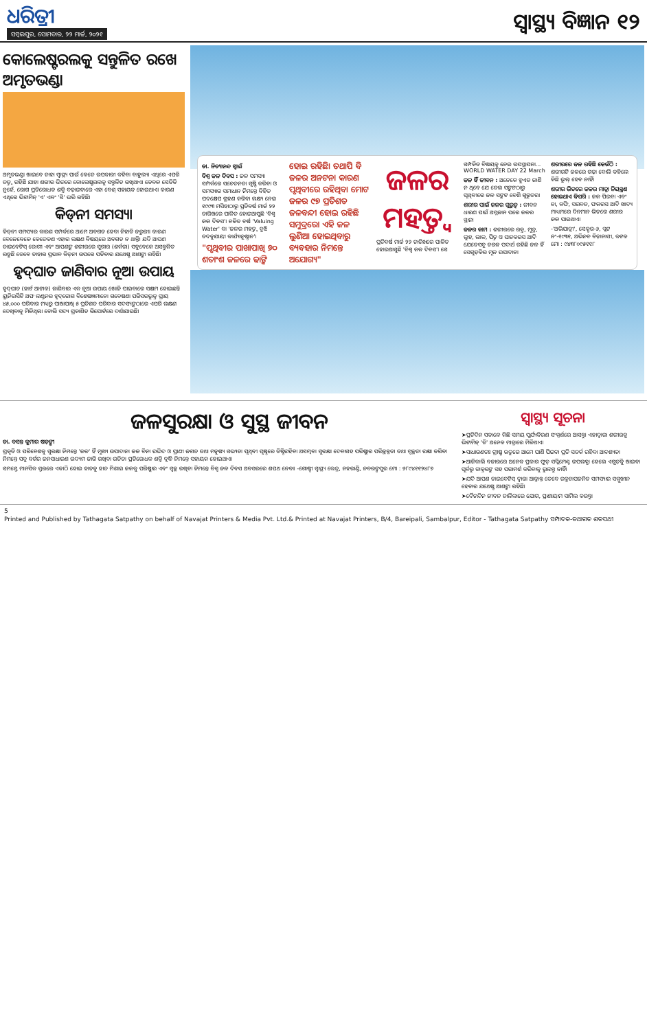ଧରିତ୍ରୀ
ସମ୍ବଲପୁର, ସୋମବାର, ୨୨ ମାର୍ଚ୍ଚ, ୨୦୨୧
ସ୍ୱାସ୍ଥ୍ୟ ବିଜ୍ଞାନ ୧୨
କୋଲେଷ୍ଟରଲକୁ ସନ୍ତୁଳିତ ରଖେ ଅମୃତଭଣ୍ଡା
ଅମୃତଭଣ୍ଡା ଖାଇବେ ତାହା ସ୍ୱାସ୍ଥ୍ୟ ପାଇଁ କେତେ ଉପକାରୀ କହିବା ବାହୁଲ୍ୟ। ଏଥିରେ ଏପରି ତତ୍ତ୍ୱ ରହିଛି ଯାହା ଶରୀର ଭିତରେ କୋଲେଷ୍ଟରଲକୁ ସନ୍ତୁଳିତ ରଖିଥାଏ। କେବଳ ସେତିକି ନୁହେଁ, ରୋଗ ପ୍ରତିରୋଧକ ଶକ୍ତି ବଢ଼ାଇବାରେ ଏହା ବେଶ୍ ସହାୟକ ହୋଇଥାଏ। କାରଣ ଏଥିରେ ଭିଟାମିନ୍ 'ଏ' ଏବଂ 'ସି' ଭରି ରହିଛି।
କିଡ୍‌ନୀ ସମସ୍ୟା
କିଡ୍‌ନୀ ସମସ୍ୟାର କାରଣ ସମ୍ପର୍କରେ ଆମେ ଅବଗତ ହେବା ନିହାତି ଜରୁରୀ। କାରଣ ବେଳେବେଳେ କେତେକଣ ଏହାର ଲକ୍ଷଣ ବିଷୟରେ ଅବଗତ ନ ଥାନ୍ତି। ଯଦି ଆପଣ ଡାଇବେଟିସ୍ ରୋଗୀ ଏବଂ ଆପଣଙ୍କ ଶରୀରରେ ସୁଗାର (ଶର୍କରା) ସବୁବେଳେ ଅସନ୍ତୁଳିତ ରହୁଛି ତେବେ ତାହାର ପ୍ରଭାବ କିଡ୍‌ନୀ ଉପରେ ପଡିବାର ଯଥେଷ୍ଟ ଆଶଙ୍କା ରହିଛି।
ହୃଦ୍‌ଘାତ ଜାଣିବାର ନୂଆ ଉପାୟ
ହୃଦ୍‌ଘାତ (ହାର୍ଟ ଆଟାକ) ଜାଣିବାର ଏକ ନୂଆ ଉପାୟ ଖୋଜି ପାଇବାରେ ସକ୍ଷମ ହୋଇଛନ୍ତି ୟୁନିଭର୍ସିଟି ଅଫ ଲଣ୍ଡନର ହୃଦ୍‌ରୋଗ ବିଶେଷଜ୍ଞମାନେ। ଗବେଷଣା ପରିସରଭୁକ୍ତ ପ୍ରାୟ ୪୫,୦୦୦ ପରିବାର ମଧ୍ୟରୁ ପାଖାପାଖି ୫ ପ୍ରତିଶତ ପରିବାର ସଦସ୍ୟଙ୍କଠାରେ ଏପରି ଲକ୍ଷଣ ଦେଖିବାକୁ ମିଳିଥିଲା ବୋଲି ସଦ୍ୟ ପ୍ରକାଶିତ ରିପୋର୍ଟରେ ଦର୍ଶାଯାଇଛି।
ଡା. ନିତ୍ୟାନନ୍ଦ ସ୍ୱାଇଁ
ବିଶ୍ୱ ଜଳ ଦିବସ : ଜଳ ସମସ୍ୟା ସମ୍ପର୍କରେ ସଚେତନତା ସୃଷ୍ଟି କରିବା ଓ ସମସ୍ୟାର ସମାଧାନ ନିମନ୍ତେ ବିହିତ ପଦକ୍ଷେପ ଗ୍ରହଣ କରିବା ଲକ୍ଷ୍ୟ ନେଇ ୧୯୯୩ ମସିହାଠାରୁ ପ୍ରତିବର୍ଷ ମାର୍ଚ୍ଚ ୨୨ ତାରିଖରେ ପାଳିତ ହୋଇଆସୁଛି 'ବିଶ୍ୱ ଜଳ ଦିବସ'। ଚଳିତ ବର୍ଷ 'Valuing Water' ବା 'ଜଳର ମହତ୍ତ୍ୱ ବୁଝି ତଦନୁଯାୟୀ କାର୍ଯ୍ୟାନୁଷ୍ଠାନ'।
"ପୃଥିବୀର ପାଖାପାଖି ୭୦ ଶତାଂଶ ଜଳରେ ଢାଙ୍କି ହୋଇ ରହିଛି। ତଥାପି ବି ଜଳର ଅନଟନ। କାରଣ ପୃଥିବୀରେ ରହିଥିବା ମୋଟ ଜଳର ୯୭ ପ୍ରତିଶତ ଜଳବନ୍ଦୀ ହୋଇ ରହିଛି ସମୁଦ୍ରରେ। ଏହି ଜଳ ଲୁଣିଆ ହୋଇଥିବାରୁ ବ୍ୟବହାର ନିମନ୍ତେ ଅଯୋଗ୍ୟ"
ଜଳର ମହତ୍ତ୍ୱ
ପ୍ରତିବର୍ଷ ମାର୍ଚ୍ଚ ୨୨ ତାରିଖରେ ପାଳିତ ହୋଇଆସୁଛି 'ବିଶ୍ୱ ଜଳ ଦିବସ'। ସେ ସମ୍ପର୍କିତ ବିଷୟକୁ ନେଇ ଉପସ୍ଥାପନା... WORLD WATER DAY 22 March
ଜଳ ହିଁ ଜୀବନ : ଅନେକେ ହୁଏତ ଜାଣି ନ ଥିବେ ଯେ ତେଲ ସଙ୍କଟଠାରୁ ପୃଥିବୀରେ ଜଳ ସଙ୍କଟ ବେଶି ଗୁରୁତର।
ଶରୀର ପାଇଁ ଜଳର ଗୁରୁତ୍ୱ : ଜୀବନ ଧାରଣ ପାଇଁ ଅମ୍ଳଜାନ ପରେ ଜଳର ସ୍ଥାନ।
ଜଳର କାମ : ଶରୀରରେ ରକ୍ତ, ମୂତ୍ର, ଲୁହ, ଲାଳ, ପିତ୍ତ ଓ ପାଚକରସ ଆଦି ଯେତେସବୁ ତରଳ ପଦାର୍ଥ ରହିଛି ଜଳ ହିଁ ସେଗୁଡ଼ିକର ମୂଳ ଉପାଦାନ।
ଶରୀରରେ ଜଳ ରହିଛି କେଉଁଠି : ଶରୀରଟି ଜଳରେ ଗଢ଼ା ବୋଲି କହିଲେ କିଛି ଭୁଲ୍ ହେବ ନାହିଁ।
ଶରୀର ଭିତରେ ଜଳର ମାତ୍ରା ନିୟନ୍ତ୍ରଣ ହୋଇଥାଏ କିପରି : ଜଳ ପିଇବା ଏବଂ ଚା, କଫି, ସରବତ, ଫଳରସ ଆଦି ଖାଦ୍ୟ ମାଧ୍ୟମରେ ଦିନମାନ ଭିତରେ ଶରୀର ଜଳ ପାଇଥାଏ।
-'ଅଭିଯାତ୍ରୀ', ସେକ୍ଟର-୬, ପ୍ଲଟ ନଂ-୧୯୩୧, ଅଭିନବ ବିଡ଼ାନାସୀ, କଟକ ମୋ : ୯୪୩୮୦୯୫୧୧୮
ଜଳସୁରକ୍ଷା ଓ ସୁସ୍ଥ ଜୀବନ
ଡା. ବସନ୍ତ କୁମାର ଷଡ଼ଙ୍ଗୀ
ପ୍ରକୃତି ଓ ପରିବେଶକୁ ସୁରକ୍ଷା ନିମନ୍ତେ 'ଜଳ' ହିଁ ମୁଖ୍ୟ ଉପାଦାନ। ଜଳ ବିନା ଉଦ୍ଭିଦ ଓ ପ୍ରାଣୀ ଜଗତ ତଥା ମନୁଷ୍ୟ ସଭ୍ୟତା ପୃଥିବୀ ପୃଷ୍ଠରେ ତିଷ୍ଠିରହିବା ଅସମ୍ଭବ। ସୁରକ୍ଷା ଦେବାସହ ପରିଷ୍କାର ପରିଚ୍ଛନ୍ନତା ତଥା ସ୍ୱଚ୍ଛତା ରକ୍ଷା କରିବା ନିମନ୍ତେ ସବୁ ବର୍ଗର ଜନସାଧାରଣ ଉଦ୍ୟମ ଜାରି ରଖିବା ଉଚିତ। ପ୍ରତିରୋଧକ ଶକ୍ତି ବୃଦ୍ଧି ନିମନ୍ତେ ସହାୟକ ହୋଇଥାଏ।
ସମସ୍ତେ ମାନସିକ ସ୍ତରରେ ଏକାଠି ହୋଇ ହାତକୁ ହାତ ମିଶାଇ ଜଳକୁ ପରିଷ୍କାର ଏବଂ ସ୍ୱଚ୍ଛ ରଖିବା ନିମନ୍ତେ ବିଶ୍ୱ ଜଳ ଦିବସ ଅବସରରେ ଶପଥ ନେବା। -ଗୋଷ୍ଠୀ ସ୍ୱାସ୍ଥ୍ୟ କେନ୍ଦ୍ର, ନହରାଣ୍ଡି, ନବରଙ୍ଗପୁର ମୋ : ୭୮୯୪୧୧୨୪୮୭
ସ୍ୱାସ୍ଥ୍ୟ ସୂଚନା
➤ପ୍ରତିଦିନ ସକାଳେ କିଛି ସମୟ ସୂର୍ଯ୍ୟକିରଣ ସଂସ୍ପର୍ଶରେ ଆସନ୍ତୁ। ଏହାଦ୍ୱାରା ଶରୀରକୁ ଭିଟାମିନ୍ 'ଡି' ଅନେକ ମାତ୍ରାରେ ମିଳିଥାଏ।
➤ସାଧାରଣତଃ ଗ୍ରୀଷ୍ମ ଋତୁରେ ଆମେ ପାଣି ପିଇବା ପ୍ରତି ସତର୍କ ରହିବା ଆବଶ୍ୟକ।
➤ଆଜିକାଲି ବଜାରରେ ଅନେକ ପ୍ରକାର ଫୁଡ୍ ସପ୍ଲିମେଣ୍ଟ ଉପଲବ୍ଧ। ହେଲେ ଏଗୁଡ଼ିକୁ ଖାଇବା ପୂର୍ବରୁ ଡାକ୍ତରଙ୍କ ସହ ପରାମର୍ଶ କରିବାକୁ ଭୁଲନ୍ତୁ ନାହିଁ।
➤ଯଦି ଆପଣ ଡାଇବେଟିସ୍ ଦ୍ୱାରା ଆକ୍ରାନ୍ତ ତେବେ ରକ୍ତଚାପଜନିତ ସମସ୍ୟାର ସମ୍ମୁଖୀନ ହେବାର ଯଥେଷ୍ଟ ଆଶଙ୍କା ରହିଛି।
➤ଦୈନନ୍ଦିନ ଜୀବନ ତାଲିକାରେ ଯୋଗ, ପ୍ରାଣାୟାମ ସାମିଲ କରନ୍ତୁ।
5
Printed and Published by Tathagata Satpathy on behalf of Navajat Printers & Media Pvt. Ltd.& Printed at Navajat Printers, B/4, Bareipali, Sambalpur, Editor - Tathagata Satpathy ସମ୍ପାଦକ-ତଥାଗତ ଶତପଥୀ